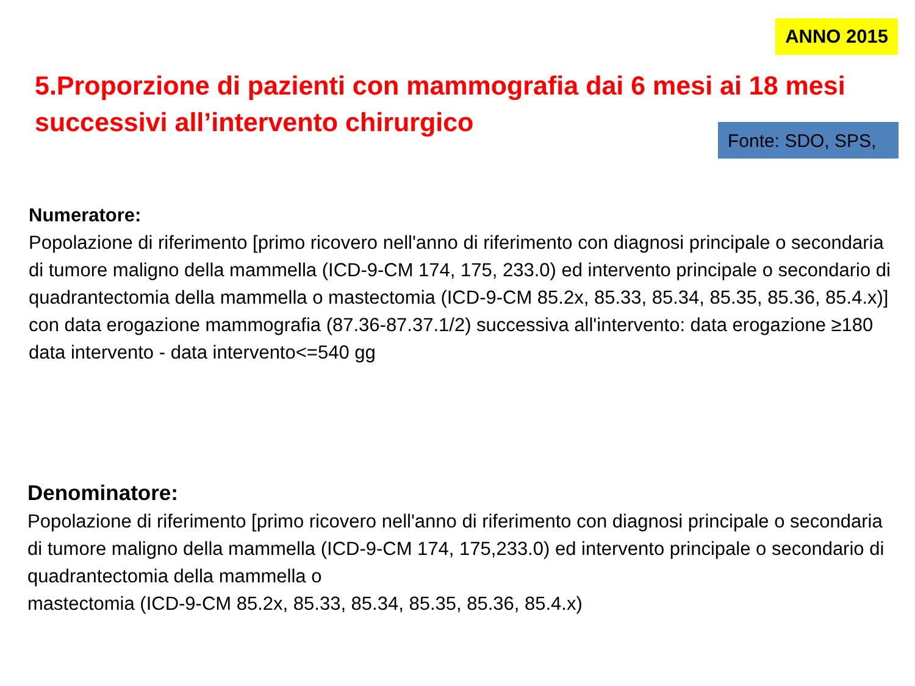ANNO 2015
5.Proporzione di pazienti con mammografia dai 6 mesi ai 18 mesi successivi all’intervento chirurgico
Fonte: SDO, SPS,
Numeratore:
Popolazione di riferimento [primo ricovero nell'anno di riferimento con diagnosi principale o secondaria di tumore maligno della mammella (ICD-9-CM 174, 175, 233.0) ed intervento principale o secondario di quadrantectomia della mammella o mastectomia (ICD-9-CM 85.2x, 85.33, 85.34, 85.35, 85.36, 85.4.x)] con data erogazione mammografia (87.36-87.37.1/2) successiva all'intervento: data erogazione ≥180 data intervento - data intervento<=540 gg
Denominatore:
Popolazione di riferimento [primo ricovero nell'anno di riferimento con diagnosi principale o secondaria di tumore maligno della mammella (ICD-9-CM 174, 175,233.0) ed intervento principale o secondario di quadrantectomia della mammella o
mastectomia (ICD-9-CM 85.2x, 85.33, 85.34, 85.35, 85.36, 85.4.x)